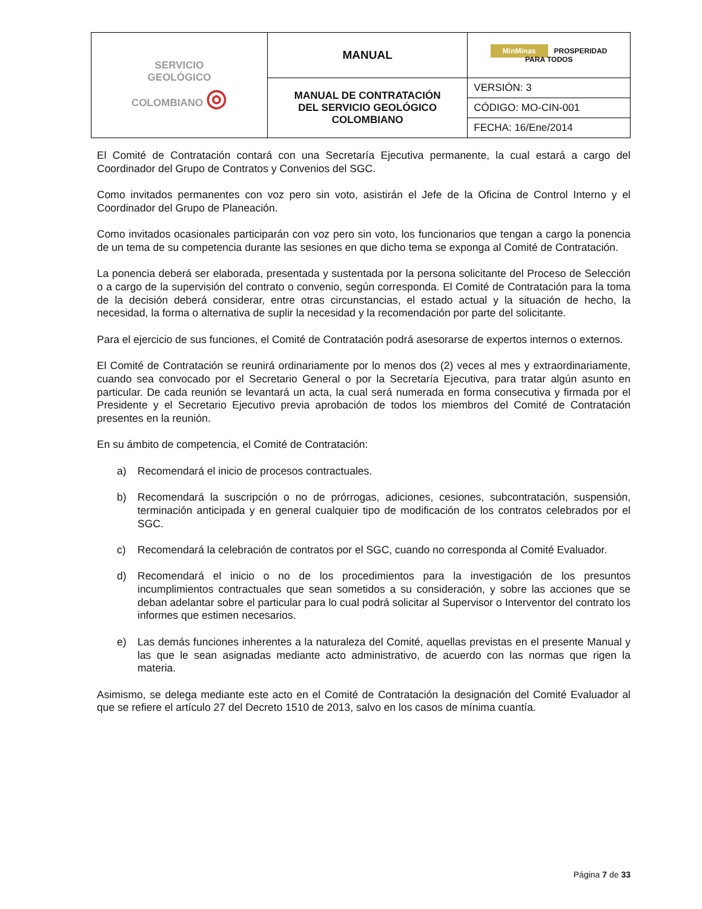| SERVICIO GEOLÓGICO COLOMBIANO ◎ | MANUAL | MinMinas PROSPERIDAD PARA TODOS |
| | MANUAL DE CONTRATACIÓN DEL SERVICIO GEOLÓGICO COLOMBIANO | VERSIÓN: 3 |
| | | CÓDIGO: MO-CIN-001 |
| | | FECHA: 16/Ene/2014 |
El Comité de Contratación contará con una Secretaría Ejecutiva permanente, la cual estará a cargo del Coordinador del Grupo de Contratos y Convenios del SGC.
Como invitados permanentes con voz pero sin voto, asistirán el Jefe de la Oficina de Control Interno y el Coordinador del Grupo de Planeación.
Como invitados ocasionales participarán con voz pero sin voto, los funcionarios que tengan a cargo la ponencia de un tema de su competencia durante las sesiones en que dicho tema se exponga al Comité de Contratación.
La ponencia deberá ser elaborada, presentada y sustentada por la persona solicitante del Proceso de Selección o a cargo de la supervisión del contrato o convenio, según corresponda. El Comité de Contratación para la toma de la decisión deberá considerar, entre otras circunstancias, el estado actual y la situación de hecho, la necesidad, la forma o alternativa de suplir la necesidad y la recomendación por parte del solicitante.
Para el ejercicio de sus funciones, el Comité de Contratación podrá asesorarse de expertos internos o externos.
El Comité de Contratación se reunirá ordinariamente por lo menos dos (2) veces al mes y extraordinariamente, cuando sea convocado por el Secretario General o por la Secretaría Ejecutiva, para tratar algún asunto en particular. De cada reunión se levantará un acta, la cual será numerada en forma consecutiva y firmada por el Presidente y el Secretario Ejecutivo previa aprobación de todos los miembros del Comité de Contratación presentes en la reunión.
En su ámbito de competencia, el Comité de Contratación:
a) Recomendará el inicio de procesos contractuales.
b) Recomendará la suscripción o no de prórrogas, adiciones, cesiones, subcontratación, suspensión, terminación anticipada y en general cualquier tipo de modificación de los contratos celebrados por el SGC.
c) Recomendará la celebración de contratos por el SGC, cuando no corresponda al Comité Evaluador.
d) Recomendará el inicio o no de los procedimientos para la investigación de los presuntos incumplimientos contractuales que sean sometidos a su consideración, y sobre las acciones que se deban adelantar sobre el particular para lo cual podrá solicitar al Supervisor o Interventor del contrato los informes que estimen necesarios.
e) Las demás funciones inherentes a la naturaleza del Comité, aquellas previstas en el presente Manual y las que le sean asignadas mediante acto administrativo, de acuerdo con las normas que rigen la materia.
Asimismo, se delega mediante este acto en el Comité de Contratación la designación del Comité Evaluador al que se refiere el artículo 27 del Decreto 1510 de 2013, salvo en los casos de mínima cuantía.
Página 7 de 33